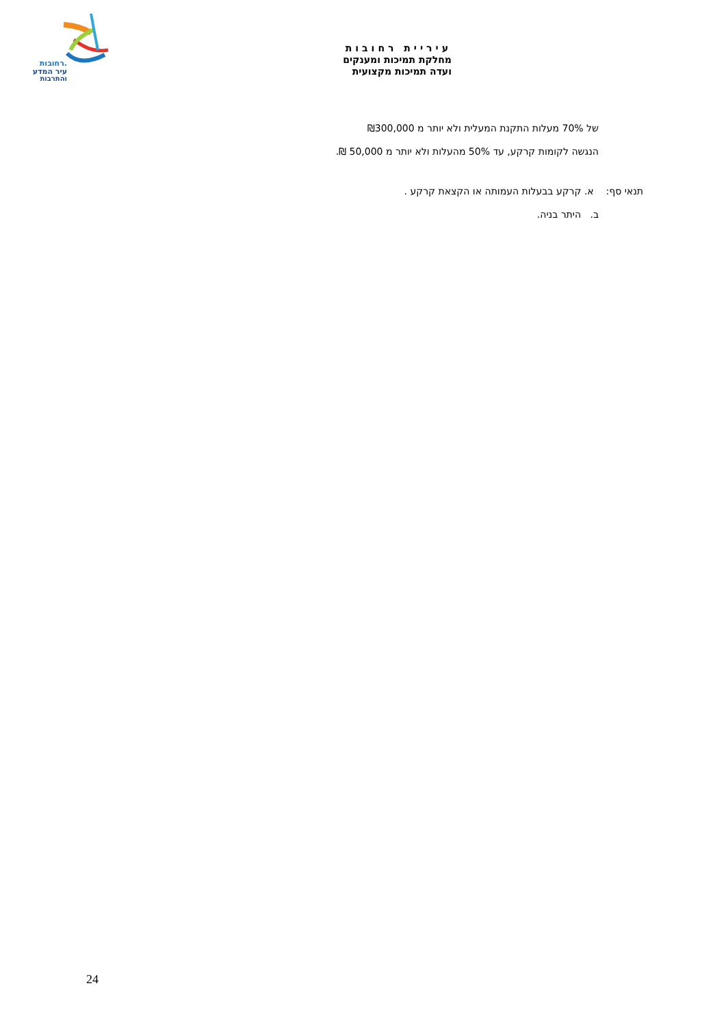רחובות.
עיר המדע
והתרבות
עיריית רחובות
מחלקת תמיכות ומענקים
ועדה תמיכות מקצועית
של 70% מעלות התקנת המעלית ולא יותר מ ₪300,000
הנגשה לקומות קרקע, עד 50% מהעלות ולא יותר מ 50,000 ₪.
תנאי סף: א. קרקע בבעלות העמותה או הקצאת קרקע .
ב. היתר בניה.
24